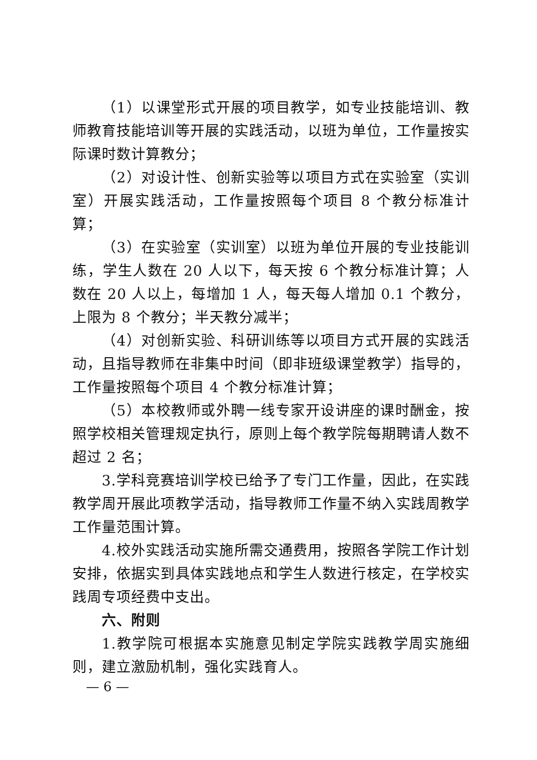（1）以课堂形式开展的项目教学，如专业技能培训、教师教育技能培训等开展的实践活动，以班为单位，工作量按实际课时数计算教分；
（2）对设计性、创新实验等以项目方式在实验室（实训室）开展实践活动，工作量按照每个项目 8 个教分标准计算；
（3）在实验室（实训室）以班为单位开展的专业技能训练，学生人数在 20 人以下，每天按 6 个教分标准计算；人数在 20 人以上，每增加 1 人，每天每人增加 0.1 个教分，上限为 8 个教分；半天教分减半；
（4）对创新实验、科研训练等以项目方式开展的实践活动，且指导教师在非集中时间（即非班级课堂教学）指导的，工作量按照每个项目 4 个教分标准计算；
（5）本校教师或外聘一线专家开设讲座的课时酬金，按照学校相关管理规定执行，原则上每个教学院每期聘请人数不超过 2 名；
3.学科竞赛培训学校已给予了专门工作量，因此，在实践教学周开展此项教学活动，指导教师工作量不纳入实践周教学工作量范围计算。
4.校外实践活动实施所需交通费用，按照各学院工作计划安排，依据实到具体实践地点和学生人数进行核定，在学校实践周专项经费中支出。
六、附则
1.教学院可根据本实施意见制定学院实践教学周实施细则，建立激励机制，强化实践育人。
— 6 —